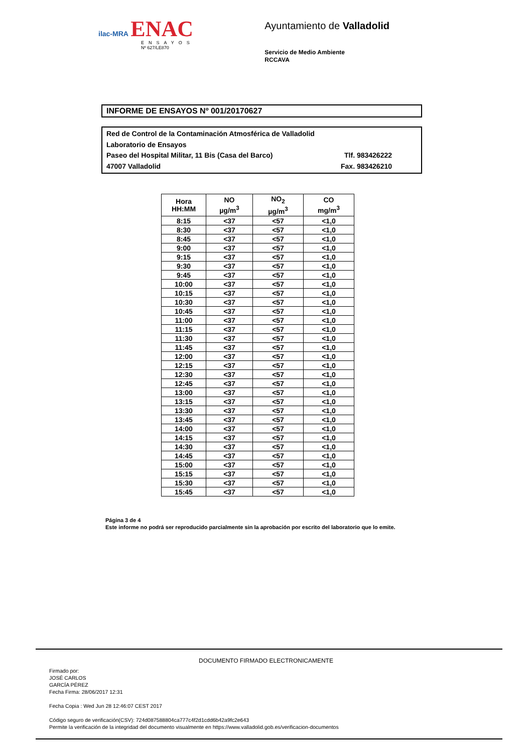ilac-MRA ENAC
ENSAYOS
Nº 627/LE870
Ayuntamiento de Valladolid
Servicio de Medio Ambiente
RCCAVA
INFORME DE ENSAYOS Nº 001/20170627
Red de Control de la Contaminación Atmosférica de Valladolid
Laboratorio de Ensayos
Paseo del Hospital Militar, 11 Bis (Casa del Barco) Tlf. 983426222
47007 Valladolid Fax. 983426210
| Hora HH:MM | NO µg/m<sup>3</sup> | NO<sub>2</sub> µg/m<sup>3</sup> | CO mg/m<sup>3</sup> |
| --- | --- | --- | --- |
| 8:15 | <37 | <57 | <1,0 |
| 8:30 | <37 | <57 | <1,0 |
| 8:45 | <37 | <57 | <1,0 |
| 9:00 | <37 | <57 | <1,0 |
| 9:15 | <37 | <57 | <1,0 |
| 9:30 | <37 | <57 | <1,0 |
| 9:45 | <37 | <57 | <1,0 |
| 10:00 | <37 | <57 | <1,0 |
| 10:15 | <37 | <57 | <1,0 |
| 10:30 | <37 | <57 | <1,0 |
| 10:45 | <37 | <57 | <1,0 |
| 11:00 | <37 | <57 | <1,0 |
| 11:15 | <37 | <57 | <1,0 |
| 11:30 | <37 | <57 | <1,0 |
| 11:45 | <37 | <57 | <1,0 |
| 12:00 | <37 | <57 | <1,0 |
| 12:15 | <37 | <57 | <1,0 |
| 12:30 | <37 | <57 | <1,0 |
| 12:45 | <37 | <57 | <1,0 |
| 13:00 | <37 | <57 | <1,0 |
| 13:15 | <37 | <57 | <1,0 |
| 13:30 | <37 | <57 | <1,0 |
| 13:45 | <37 | <57 | <1,0 |
| 14:00 | <37 | <57 | <1,0 |
| 14:15 | <37 | <57 | <1,0 |
| 14:30 | <37 | <57 | <1,0 |
| 14:45 | <37 | <57 | <1,0 |
| 15:00 | <37 | <57 | <1,0 |
| 15:15 | <37 | <57 | <1,0 |
| 15:30 | <37 | <57 | <1,0 |
| 15:45 | <37 | <57 | <1,0 |
Página 3 de 4
Este informe no podrá ser reproducido parcialmente sin la aprobación por escrito del laboratorio que lo emite.
DOCUMENTO FIRMADO ELECTRONICAMENTE
Firmado por:
JOSÉ CARLOS
GARCÍA PÉREZ
Fecha Firma: 28/06/2017 12:31
Fecha Copia : Wed Jun 28 12:46:07 CEST 2017
Código seguro de verificación(CSV): 724d087588804ca777c4f2d1cdd6b42a9fc2e643
Permite la verificación de la integridad del documento visualmente en https://www.valladolid.gob.es/verificacion-documentos